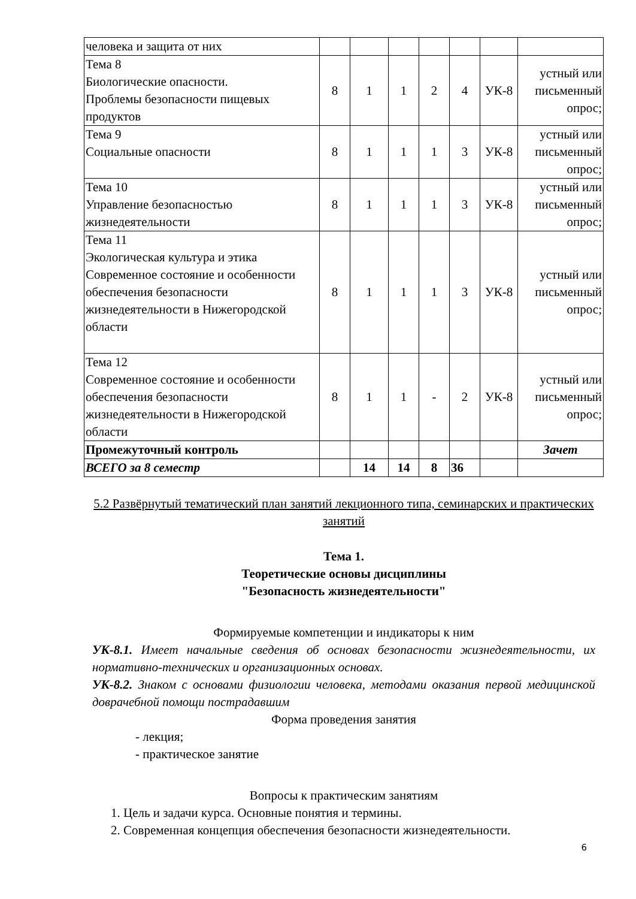| человека и защита от них | | | | | | | |
| Тема 8 Биологические опасности. Проблемы безопасности пищевых продуктов | 8 | 1 | 1 | 2 | 4 | УК-8 | устный или письменный опрос; |
| Тема 9 Социальные опасности | 8 | 1 | 1 | 1 | 3 | УК-8 | устный или письменный опрос; |
| Тема 10 Управление безопасностью жизнедеятельности | 8 | 1 | 1 | 1 | 3 | УК-8 | устный или письменный опрос; |
| Тема 11 Экологическая культура и этика Современное состояние и особенности обеспечения безопасности жизнедеятельности в Нижегородской области | 8 | 1 | 1 | 1 | 3 | УК-8 | устный или письменный опрос; |
| Тема 12 Современное состояние и особенности обеспечения безопасности жизнедеятельности в Нижегородской области | 8 | 1 | 1 | - | 2 | УК-8 | устный или письменный опрос; |
| Промежуточный контроль | | | | | | | Зачет |
| ВСЕГО за 8 семестр | | 14 | 14 | 8 | 36 | | |
5.2 Развёрнутый тематический план занятий лекционного типа, семинарских и практических занятий
Тема 1.
Теоретические основы дисциплины
"Безопасность жизнедеятельности"
Формируемые компетенции и индикаторы к ним
УК-8.1. Имеет начальные сведения об основах безопасности жизнедеятельности, их нормативно-технических и организационных основах.
УК-8.2. Знаком с основами физиологии человека, методами оказания первой медицинской доврачебной помощи пострадавшим
Форма проведения занятия
- лекция;
- практическое занятие
Вопросы к практическим занятиям
1. Цель и задачи курса. Основные понятия и термины.
2. Современная концепция обеспечения безопасности жизнедеятельности.
6